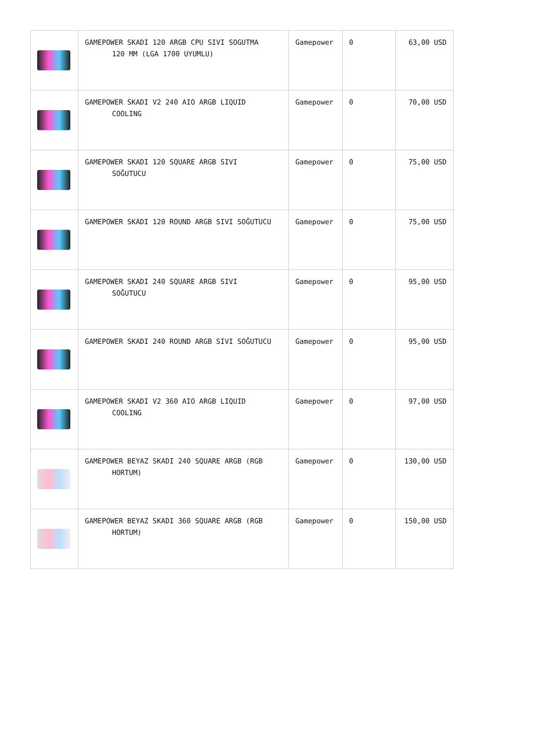| | GAMEPOWER SKADI 120 ARGB CPU SIVI SOGUTMA 120 MM (LGA 1700 UYUMLU) | Gamepower | 0 | 63,00 USD |
| | GAMEPOWER SKADI V2 240 AIO ARGB LIQUID COOLING | Gamepower | 0 | 70,00 USD |
| | GAMEPOWER SKADI 120 SQUARE ARGB SIVI SOĞUTUCU | Gamepower | 0 | 75,00 USD |
| | GAMEPOWER SKADI 120 ROUND ARGB SIVI SOĞUTUCU | Gamepower | 0 | 75,00 USD |
| | GAMEPOWER SKADI 240 SQUARE ARGB SIVI SOĞUTUCU | Gamepower | 0 | 95,00 USD |
| | GAMEPOWER SKADI 240 ROUND ARGB SIVI SOĞUTUCU | Gamepower | 0 | 95,00 USD |
| | GAMEPOWER SKADI V2 360 AIO ARGB LIQUID COOLING | Gamepower | 0 | 97,00 USD |
| | GAMEPOWER BEYAZ SKADI 240 SQUARE ARGB (RGB HORTUM) | Gamepower | 0 | 130,00 USD |
| | GAMEPOWER BEYAZ SKADI 360 SQUARE ARGB (RGB HORTUM) | Gamepower | 0 | 150,00 USD |